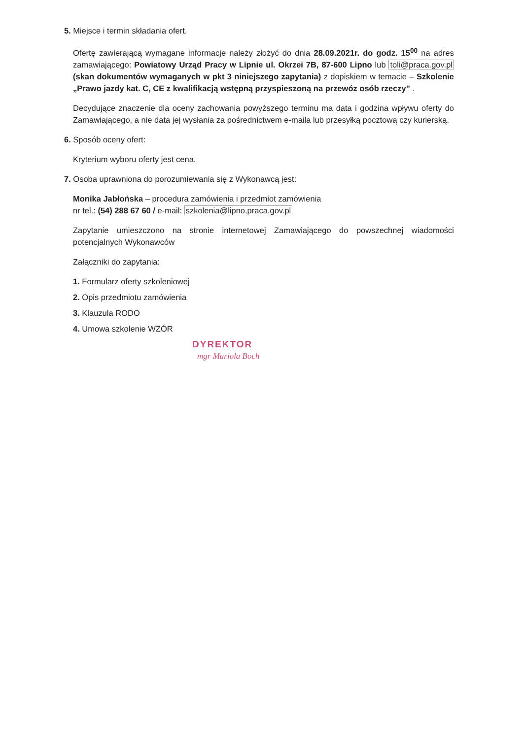5. Miejsce i termin składania ofert.
Ofertę zawierającą wymagane informacje należy złożyć do dnia 28.09.2021r. do godz. 15<sup>00</sup> na adres zamawiającego: Powiatowy Urząd Pracy w Lipnie ul. Okrzei 7B, 87-600 Lipno lub toli@praca.gov.pl (skan dokumentów wymaganych w pkt 3 niniejszego zapytania) z dopiskiem w temacie – Szkolenie „Prawo jazdy kat. C, CE z kwalifikacją wstępną przyspieszoną na przewóz osób rzeczy” .
Decydujące znaczenie dla oceny zachowania powyższego terminu ma data i godzina wpływu oferty do Zamawiającego, a nie data jej wysłania za pośrednictwem e-maila lub przesyłką pocztową czy kurierską.
6. Sposób oceny ofert:
Kryterium wyboru oferty jest cena.
7. Osoba uprawniona do porozumiewania się z Wykonawcą jest:
Monika Jabłońska – procedura zamówienia i przedmiot zamówienia
nr tel.: (54) 288 67 60 / e-mail: szkolenia@lipno.praca.gov.pl
Zapytanie umieszczono na stronie internetowej Zamawiającego do powszechnej wiadomości potencjalnych Wykonawców
Załączniki do zapytania:
1. Formularz oferty szkoleniowej
2. Opis przedmiotu zamówienia
3. Klauzula RODO
4. Umowa szkolenie WZÓR
DYREKTOR
mgr Mariola Boch